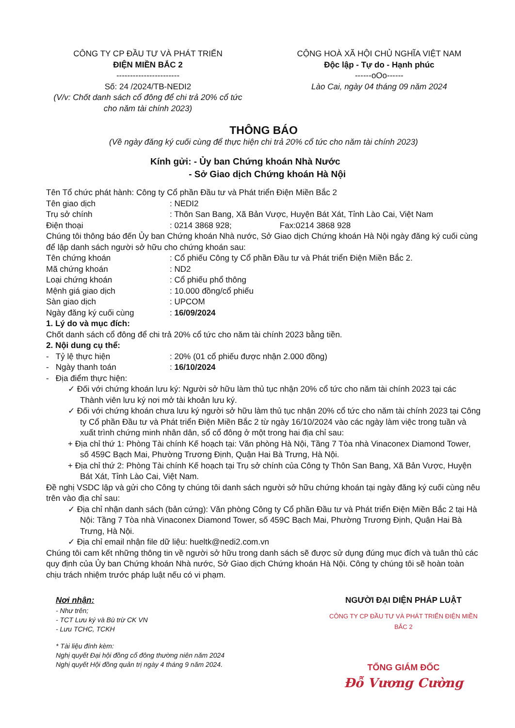CÔNG TY CP ĐẦU TƯ VÀ PHÁT TRIỂN
ĐIỆN MIỀN BẮC 2
-----------------------
Số: 24 /2024/TB-NEDI2
(V/v: Chốt danh sách cổ đông để chi trả 20% cổ tức cho năm tài chính 2023)
CỘNG HOÀ XÃ HỘI CHỦ NGHĨA VIỆT NAM
Độc lập - Tự do - Hạnh phúc
------oOo------
Lào Cai, ngày 04 tháng 09 năm 2024
THÔNG BÁO
(Về ngày đăng ký cuối cùng để thực hiện chi trả 20% cổ tức cho năm tài chính 2023)
Kính gửi: - Ủy ban Chứng khoán Nhà Nước
- Sở Giao dịch Chứng khoán Hà Nội
Tên Tổ chức phát hành: Công ty Cổ phần Đầu tư và Phát triển Điện Miền Bắc 2
Tên giao dịch: NEDI2
Trụ sở chính: Thôn San Bang, Xã Bản Vược, Huyện Bát Xát, Tỉnh Lào Cai, Việt Nam
Điện thoại: 0214 3868 928; Fax:0214 3868 928
Chúng tôi thông báo đến Ủy ban Chứng khoán Nhà nước, Sở Giao dịch Chứng khoán Hà Nội ngày đăng ký cuối cùng để lập danh sách người sở hữu cho chứng khoán sau:
Tên chứng khoán: Cổ phiếu Công ty Cổ phần Đầu tư và Phát triển Điện Miền Bắc 2.
Mã chứng khoán: ND2
Loại chứng khoán: Cổ phiếu phổ thông
Mệnh giá giao dịch: 10.000 đồng/cổ phiếu
Sàn giao dịch: UPCOM
Ngày đăng ký cuối cùng: 16/09/2024
1. Lý do và mục đích:
Chốt danh sách cổ đông để chi trả 20% cổ tức cho năm tài chính 2023 bằng tiền.
2. Nội dung cụ thể:
- Tỷ lệ thực hiện: 20% (01 cổ phiếu được nhận 2.000 đồng)
- Ngày thanh toán: 16/10/2024
- Địa điểm thực hiện:
✓ Đối với chứng khoán lưu ký: Người sở hữu làm thủ tục nhận 20% cổ tức cho năm tài chính 2023 tại các Thành viên lưu ký nơi mở tài khoản lưu ký.
✓ Đối với chứng khoán chưa lưu ký người sở hữu làm thủ tục nhận 20% cổ tức cho năm tài chính 2023 tại Công ty Cổ phần Đầu tư và Phát triển Điện Miền Bắc 2 từ ngày 16/10/2024 vào các ngày làm việc trong tuần và xuất trình chứng minh nhân dân, sổ cổ đông ở một trong hai địa chỉ sau:
+ Địa chỉ thứ 1: Phòng Tài chính Kế hoạch tại: Văn phòng Hà Nội, Tầng 7 Tòa nhà Vinaconex Diamond Tower, số 459C Bạch Mai, Phường Trương Định, Quận Hai Bà Trưng, Hà Nội.
+ Địa chỉ thứ 2: Phòng Tài chính Kế hoạch tại Trụ sở chính của Công ty Thôn San Bang, Xã Bản Vược, Huyện Bát Xát, Tỉnh Lào Cai, Việt Nam.
Đề nghị VSDC lập và gửi cho Công ty chúng tôi danh sách người sở hữu chứng khoán tại ngày đăng ký cuối cùng nêu trên vào địa chỉ sau:
✓ Địa chỉ nhận danh sách (bản cứng): Văn phòng Công ty Cổ phần Đầu tư và Phát triển Điện Miền Bắc 2 tại Hà Nội: Tầng 7 Tòa nhà Vinaconex Diamond Tower, số 459C Bạch Mai, Phường Trương Định, Quận Hai Bà Trưng, Hà Nội.
✓ Địa chỉ email nhận file dữ liệu: hueltk@nedi2.com.vn
Chúng tôi cam kết những thông tin về người sở hữu trong danh sách sẽ được sử dụng đúng mục đích và tuân thủ các quy định của Ủy ban Chứng khoán Nhà nước, Sở Giao dịch Chứng khoán Hà Nội. Công ty chúng tôi sẽ hoàn toàn chịu trách nhiệm trước pháp luật nếu có vi phạm.
Nơi nhận:
- Như trên;
- TCT Lưu ký và Bù trừ CK VN
- Lưu TCHC, TCKH
* Tài liệu đính kèm:
Nghị quyết Đại hội đồng cổ đông thường niên năm 2024
Nghị quyết Hội đồng quản trị ngày 4 tháng 9 năm 2024.
NGƯỜI ĐẠI DIỆN PHÁP LUẬT
CÔNG TY CP ĐẦU TƯ VÀ PHÁT TRIỂN ĐIỆN MIỀN BẮC 2
TỔNG GIÁM ĐỐC
Đỗ Vương Cường